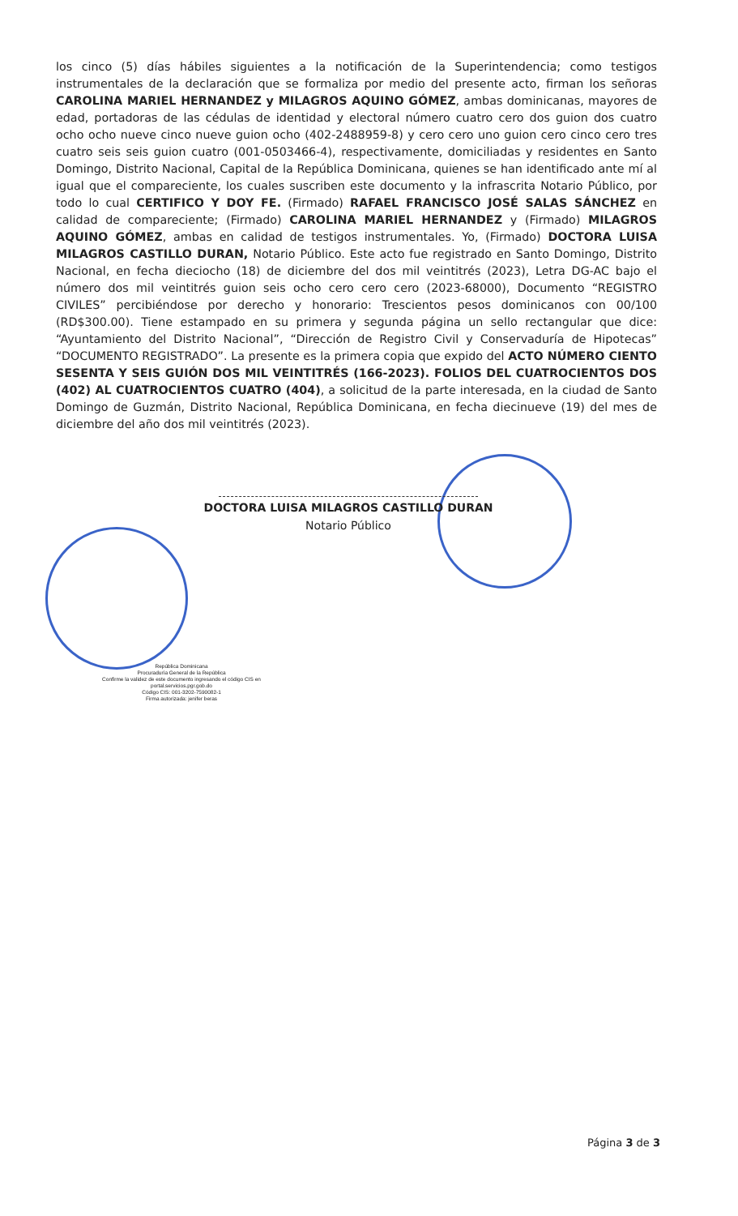los cinco (5) días hábiles siguientes a la notificación de la Superintendencia; como testigos instrumentales de la declaración que se formaliza por medio del presente acto, firman los señoras CAROLINA MARIEL HERNANDEZ y MILAGROS AQUINO GÓMEZ, ambas dominicanas, mayores de edad, portadoras de las cédulas de identidad y electoral número cuatro cero dos guion dos cuatro ocho ocho nueve cinco nueve guion ocho (402-2488959-8) y cero cero uno guion cero cinco cero tres cuatro seis seis guion cuatro (001-0503466-4), respectivamente, domiciliadas y residentes en Santo Domingo, Distrito Nacional, Capital de la República Dominicana, quienes se han identificado ante mí al igual que el compareciente, los cuales suscriben este documento y la infrascrita Notario Público, por todo lo cual CERTIFICO Y DOY FE. (Firmado) RAFAEL FRANCISCO JOSÉ SALAS SÁNCHEZ en calidad de compareciente; (Firmado) CAROLINA MARIEL HERNANDEZ y (Firmado) MILAGROS AQUINO GÓMEZ, ambas en calidad de testigos instrumentales. Yo, (Firmado) DOCTORA LUISA MILAGROS CASTILLO DURAN, Notario Público. Este acto fue registrado en Santo Domingo, Distrito Nacional, en fecha dieciocho (18) de diciembre del dos mil veintitrés (2023), Letra DG-AC bajo el número dos mil veintitrés guion seis ocho cero cero cero (2023-68000), Documento “REGISTRO CIVILES” percibiéndose por derecho y honorario: Trescientos pesos dominicanos con 00/100 (RD$300.00). Tiene estampado en su primera y segunda página un sello rectangular que dice: “Ayuntamiento del Distrito Nacional”, “Dirección de Registro Civil y Conservaduría de Hipotecas” “DOCUMENTO REGISTRADO”. La presente es la primera copia que expido del ACTO NÚMERO CIENTO SESENTA Y SEIS GUIÓN DOS MIL VEINTITRÉS (166-2023). FOLIOS DEL CUATROCIENTOS DOS (402) AL CUATROCIENTOS CUATRO (404), a solicitud de la parte interesada, en la ciudad de Santo Domingo de Guzmán, Distrito Nacional, República Dominicana, en fecha diecinueve (19) del mes de diciembre del año dos mil veintitrés (2023).
DOCTORA LUISA MILAGROS CASTILLO DURAN
Notario Público
República Dominicana
Procuraduría General de la República
Confirme la validez de este documento ingresando el código CIS en portal.servicios.pgr.gob.do
Código CIS: 001-3202-7590082-1
Firma autorizada: jenifer beras
Página 3 de 3